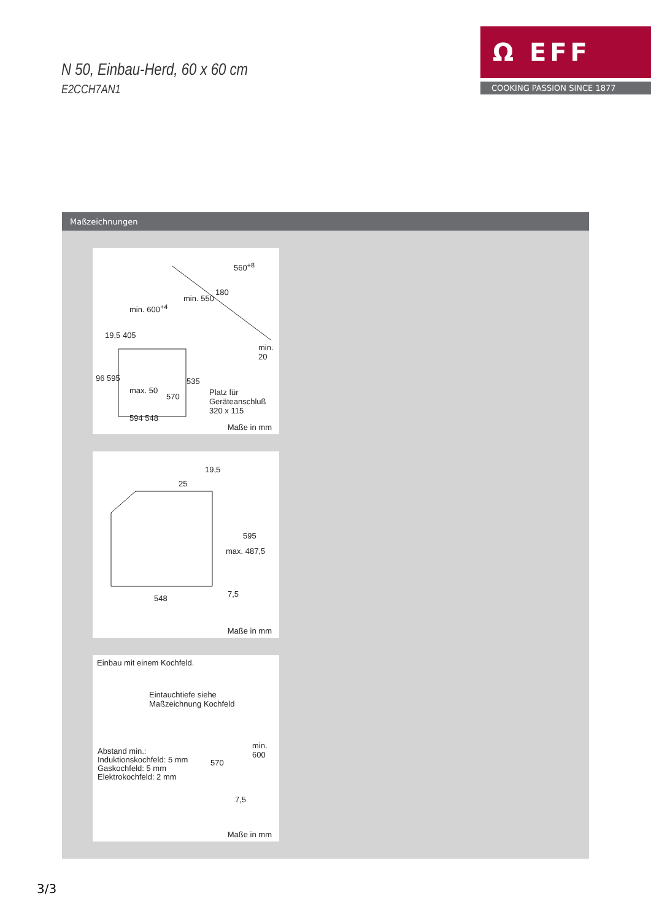N 50, Einbau-Herd, 60 x 60 cm
E2CCH7AN1
Ω EFF
COOKING PASSION SINCE 1877
Maßzeichnungen
560<sup>+8</sup>
min. 600<sup>+4</sup>
min. 550
180
19,5 405
96 595
max. 50
570
535
min. 20
Platz für Geräteanschluß 320 x 115
594 548
Maße in mm
19,5
25
595
max. 487,5
7,5 548
Maße in mm
Einbau mit einem Kochfeld.
Eintauchtiefe siehe
Maßzeichnung Kochfeld
Abstand min.:
Induktionskochfeld: 5 mm
Gaskochfeld: 5 mm
Elektrokochfeld: 2 mm
570
min. 600
7,5
Maße in mm
3/3